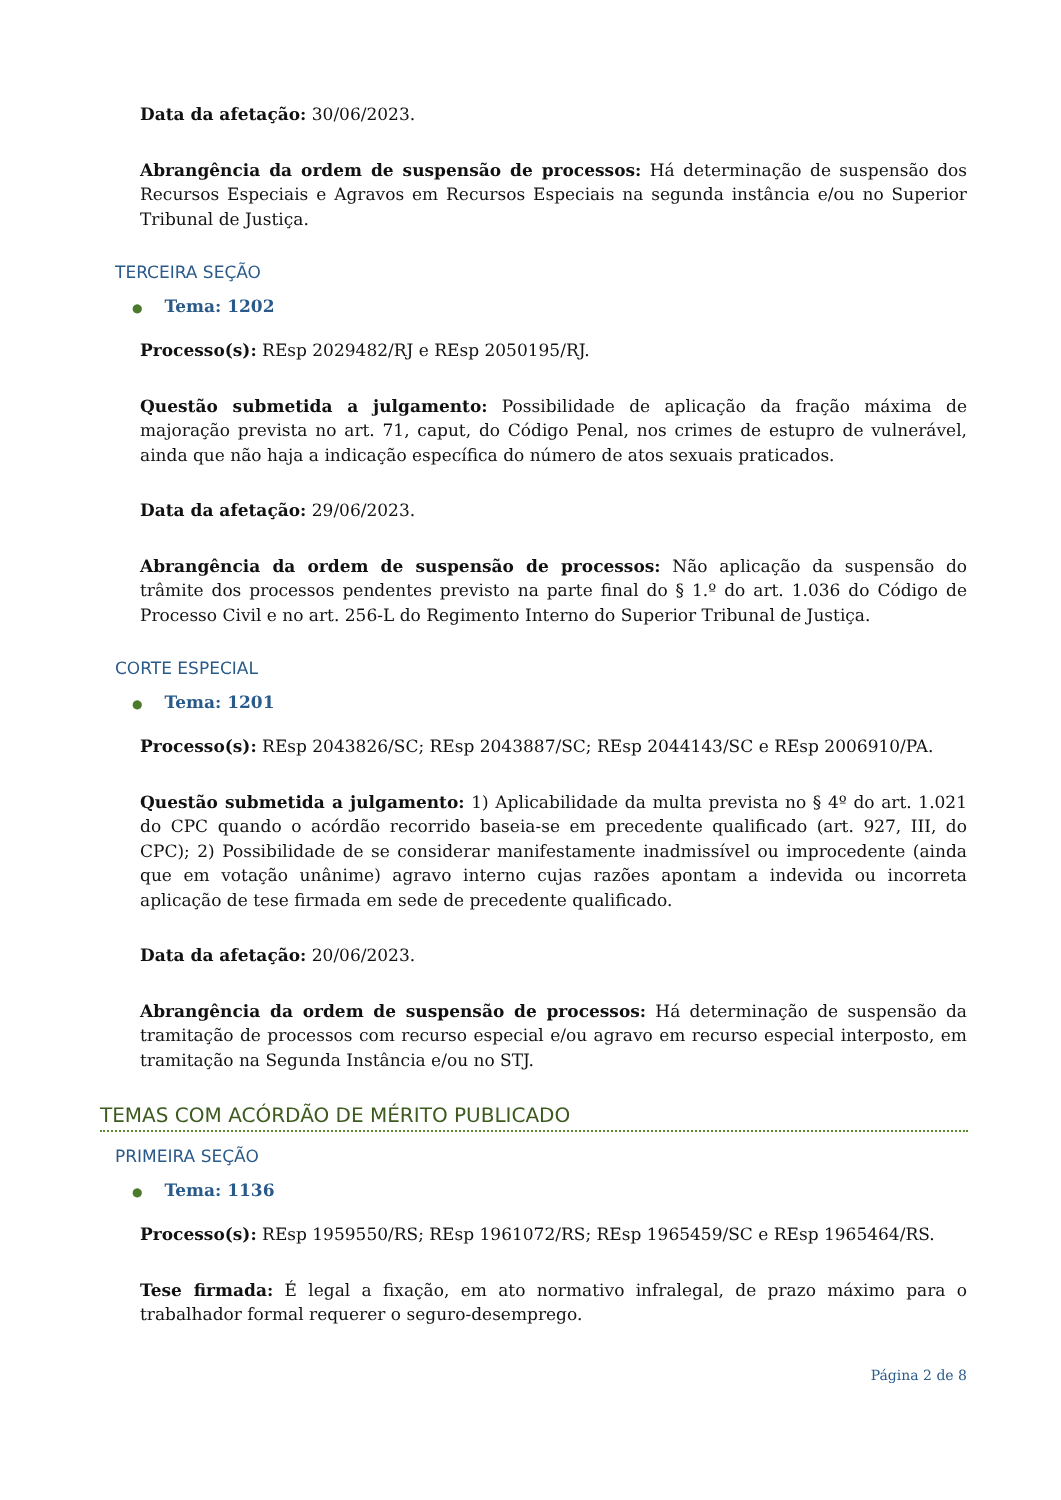Data da afetação: 30/06/2023.
Abrangência da ordem de suspensão de processos: Há determinação de suspensão dos Recursos Especiais e Agravos em Recursos Especiais na segunda instância e/ou no Superior Tribunal de Justiça.
TERCEIRA SEÇÃO
● Tema: 1202
Processo(s): REsp 2029482/RJ e REsp 2050195/RJ.
Questão submetida a julgamento: Possibilidade de aplicação da fração máxima de majoração prevista no art. 71, caput, do Código Penal, nos crimes de estupro de vulnerável, ainda que não haja a indicação específica do número de atos sexuais praticados.
Data da afetação: 29/06/2023.
Abrangência da ordem de suspensão de processos: Não aplicação da suspensão do trâmite dos processos pendentes previsto na parte final do § 1.º do art. 1.036 do Código de Processo Civil e no art. 256-L do Regimento Interno do Superior Tribunal de Justiça.
CORTE ESPECIAL
● Tema: 1201
Processo(s): REsp 2043826/SC; REsp 2043887/SC; REsp 2044143/SC e REsp 2006910/PA.
Questão submetida a julgamento: 1) Aplicabilidade da multa prevista no § 4º do art. 1.021 do CPC quando o acórdão recorrido baseia-se em precedente qualificado (art. 927, III, do CPC); 2) Possibilidade de se considerar manifestamente inadmissível ou improcedente (ainda que em votação unânime) agravo interno cujas razões apontam a indevida ou incorreta aplicação de tese firmada em sede de precedente qualificado.
Data da afetação: 20/06/2023.
Abrangência da ordem de suspensão de processos: Há determinação de suspensão da tramitação de processos com recurso especial e/ou agravo em recurso especial interposto, em tramitação na Segunda Instância e/ou no STJ.
TEMAS COM ACÓRDÃO DE MÉRITO PUBLICADO
PRIMEIRA SEÇÃO
● Tema: 1136
Processo(s): REsp 1959550/RS; REsp 1961072/RS; REsp 1965459/SC e REsp 1965464/RS.
Tese firmada: É legal a fixação, em ato normativo infralegal, de prazo máximo para o trabalhador formal requerer o seguro-desemprego.
Página 2 de 8